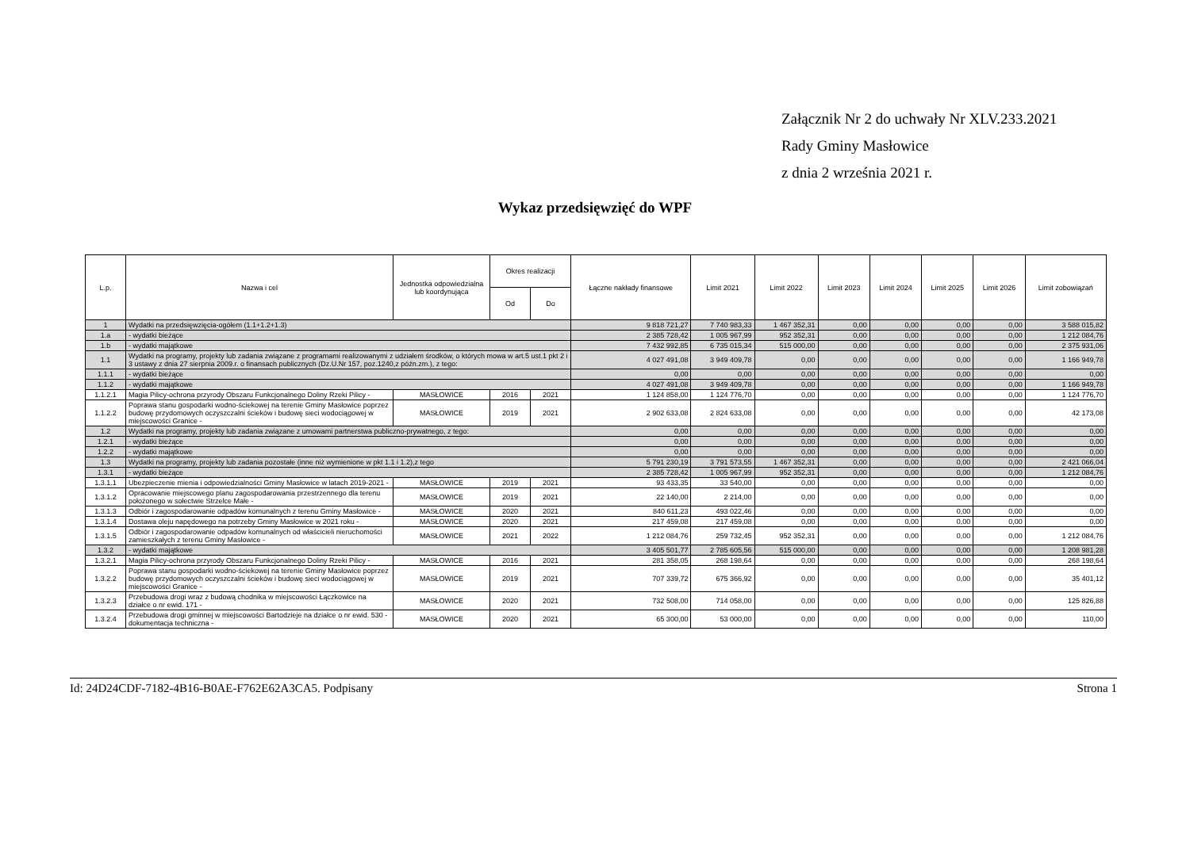Załącznik Nr 2 do uchwały Nr XLV.233.2021
Rady Gminy Masłowice
z dnia 2 września 2021 r.
Wykaz przedsięwzięć do WPF
| L.p. | Nazwa i cel | Jednostka odpowiedzialna lub koordynująca | Okres realizacji | | Łączne nakłady finansowe | Limit 2021 | Limit 2022 | Limit 2023 | Limit 2024 | Limit 2025 | Limit 2026 | Limit zobowiązań |
| --- | --- | --- | --- | --- | --- | --- | --- | --- | --- | --- | --- | --- |
| | | | Od | Do | | | | | | | | |
| 1 | Wydatki na przedsięwzięcia-ogółem (1.1+1.2+1.3) | | | | 9 818 721,27 | 7 740 983,33 | 1 467 352,31 | 0,00 | 0,00 | 0,00 | 0,00 | 3 588 015,82 |
| 1.a | - wydatki bieżące | | | | 2 385 728,42 | 1 005 967,99 | 952 352,31 | 0,00 | 0,00 | 0,00 | 0,00 | 1 212 084,76 |
| 1.b | - wydatki majątkowe | | | | 7 432 992,85 | 6 735 015,34 | 515 000,00 | 0,00 | 0,00 | 0,00 | 0,00 | 2 375 931,06 |
| 1.1 | Wydatki na programy, projekty lub zadania związane z programami realizowanymi z udziałem środków, o których mowa w art.5 ust.1 pkt 2 i 3 ustawy z dnia 27 sierpnia 2009.r. o finansach publicznych (Dz.U.Nr 157, poz.1240,z późn.zm.), z tego: | | | | 4 027 491,08 | 3 949 409,78 | 0,00 | 0,00 | 0,00 | 0,00 | 0,00 | 1 166 949,78 |
| 1.1.1 | - wydatki bieżące | | | | 0,00 | 0,00 | 0,00 | 0,00 | 0,00 | 0,00 | 0,00 | 0,00 |
| 1.1.2 | - wydatki majątkowe | | | | 4 027 491,08 | 3 949 409,78 | 0,00 | 0,00 | 0,00 | 0,00 | 0,00 | 1 166 949,78 |
| 1.1.2.1 | Magia Pilicy-ochrona przyrody Obszaru Funkcjonalnego Doliny Rzeki Pilicy - | MASŁOWICE | 2016 | 2021 | 1 124 858,00 | 1 124 776,70 | 0,00 | 0,00 | 0,00 | 0,00 | 0,00 | 1 124 776,70 |
| 1.1.2.2 | Poprawa stanu gospodarki wodno-ściekowej na terenie Gminy Masłowice poprzez budowę przydomowych oczyszczalni ścieków i budowę sieci wodociągowej w miejscowości Granice - | MASŁOWICE | 2019 | 2021 | 2 902 633,08 | 2 824 633,08 | 0,00 | 0,00 | 0,00 | 0,00 | 0,00 | 42 173,08 |
| 1.2 | Wydatki na programy, projekty lub zadania związane z umowami partnerstwa publiczno-prywatnego, z tego: | | | | 0,00 | 0,00 | 0,00 | 0,00 | 0,00 | 0,00 | 0,00 | 0,00 |
| 1.2.1 | - wydatki bieżące | | | | 0,00 | 0,00 | 0,00 | 0,00 | 0,00 | 0,00 | 0,00 | 0,00 |
| 1.2.2 | - wydatki majątkowe | | | | 0,00 | 0,00 | 0,00 | 0,00 | 0,00 | 0,00 | 0,00 | 0,00 |
| 1.3 | Wydatki na programy, projekty lub zadania pozostałe (inne niż wymienione w pkt 1.1 i 1.2),z tego | | | | 5 791 230,19 | 3 791 573,55 | 1 467 352,31 | 0,00 | 0,00 | 0,00 | 0,00 | 2 421 066,04 |
| 1.3.1 | - wydatki bieżące | | | | 2 385 728,42 | 1 005 967,99 | 952 352,31 | 0,00 | 0,00 | 0,00 | 0,00 | 1 212 084,76 |
| 1.3.1.1 | Ubezpieczenie mienia i odpowiedzialności Gminy Masłowice w latach 2019-2021 - | MASŁOWICE | 2019 | 2021 | 93 433,35 | 33 540,00 | 0,00 | 0,00 | 0,00 | 0,00 | 0,00 | 0,00 |
| 1.3.1.2 | Opracowanie miejscowego planu zagospodarowania przestrzennego dla terenu położonego w sołectwie Strzelce Małe - | MASŁOWICE | 2019 | 2021 | 22 140,00 | 2 214,00 | 0,00 | 0,00 | 0,00 | 0,00 | 0,00 | 0,00 |
| 1.3.1.3 | Odbiór i zagospodarowanie odpadów komunalnych z terenu Gminy Masłowice - | MASŁOWICE | 2020 | 2021 | 840 611,23 | 493 022,46 | 0,00 | 0,00 | 0,00 | 0,00 | 0,00 | 0,00 |
| 1.3.1.4 | Dostawa oleju napędowego na potrzeby Gminy Masłowice w 2021 roku - | MASŁOWICE | 2020 | 2021 | 217 459,08 | 217 459,08 | 0,00 | 0,00 | 0,00 | 0,00 | 0,00 | 0,00 |
| 1.3.1.5 | Odbiór i zagospodarowanie odpadów komunalnych od właścicieli nieruchomości zamieszkałych z terenu Gminy Masłowice - | MASŁOWICE | 2021 | 2022 | 1 212 084,76 | 259 732,45 | 952 352,31 | 0,00 | 0,00 | 0,00 | 0,00 | 1 212 084,76 |
| 1.3.2 | - wydatki majątkowe | | | | 3 405 501,77 | 2 785 605,56 | 515 000,00 | 0,00 | 0,00 | 0,00 | 0,00 | 1 208 981,28 |
| 1.3.2.1 | Magia Pilicy-ochrona przyrody Obszaru Funkcjonalnego Doliny Rzeki Pilicy - | MASŁOWICE | 2016 | 2021 | 281 358,05 | 268 198,64 | 0,00 | 0,00 | 0,00 | 0,00 | 0,00 | 268 198,64 |
| 1.3.2.2 | Poprawa stanu gospodarki wodno-ściekowej na terenie Gminy Masłowice poprzez budowę przydomowych oczyszczalni ścieków i budowę sieci wodociągowej w miejscowości Granice - | MASŁOWICE | 2019 | 2021 | 707 339,72 | 675 366,92 | 0,00 | 0,00 | 0,00 | 0,00 | 0,00 | 35 401,12 |
| 1.3.2.3 | Przebudowa drogi wraz z budową chodnika w miejscowości Łączkowice na działce o nr ewid. 171 - | MASŁOWICE | 2020 | 2021 | 732 508,00 | 714 058,00 | 0,00 | 0,00 | 0,00 | 0,00 | 0,00 | 125 826,88 |
| 1.3.2.4 | Przebudowa drogi gminnej w miejscowości Bartodzieje na działce o nr ewid. 530 - dokumentacja techniczna - | MASŁOWICE | 2020 | 2021 | 65 300,00 | 53 000,00 | 0,00 | 0,00 | 0,00 | 0,00 | 0,00 | 110,00 |
Id: 24D24CDF-7182-4B16-B0AE-F762E62A3CA5. Podpisany Strona 1